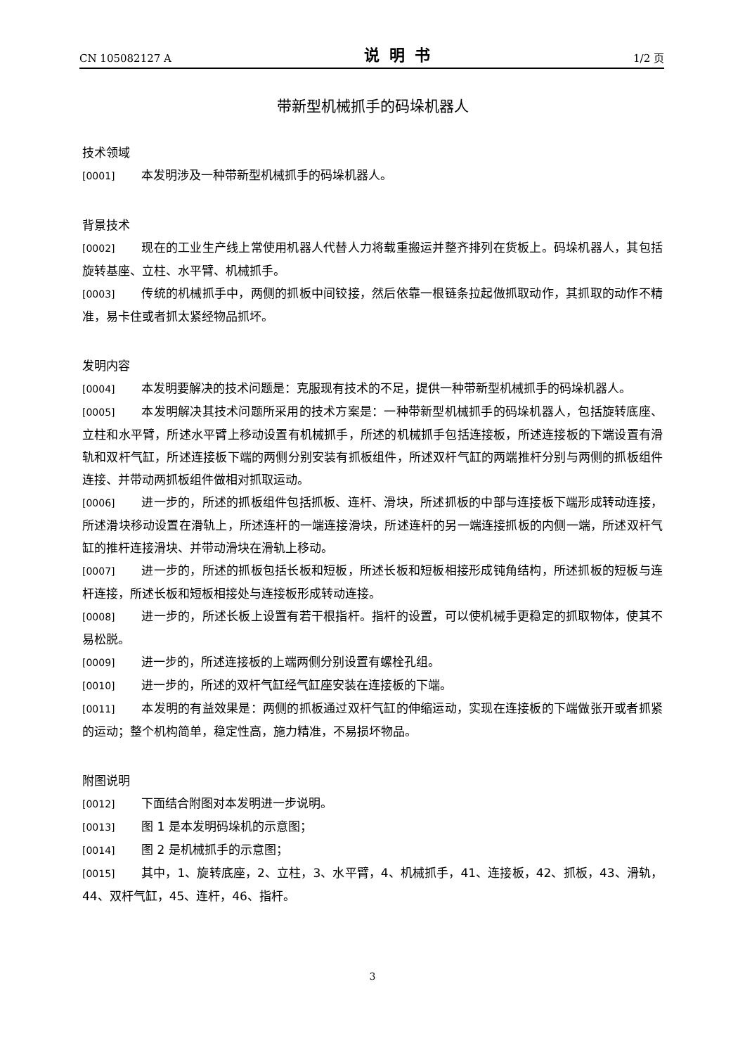CN 105082127 A 说明书 1/2 页
带新型机械抓手的码垛机器人
技术领域
[0001] 本发明涉及一种带新型机械抓手的码垛机器人。
背景技术
[0002] 现在的工业生产线上常使用机器人代替人力将载重搬运并整齐排列在货板上。码垛机器人，其包括旋转基座、立柱、水平臂、机械抓手。
[0003] 传统的机械抓手中，两侧的抓板中间铰接，然后依靠一根链条拉起做抓取动作，其抓取的动作不精准，易卡住或者抓太紧经物品抓坏。
发明内容
[0004] 本发明要解决的技术问题是：克服现有技术的不足，提供一种带新型机械抓手的码垛机器人。
[0005] 本发明解决其技术问题所采用的技术方案是：一种带新型机械抓手的码垛机器人，包括旋转底座、立柱和水平臂，所述水平臂上移动设置有机械抓手，所述的机械抓手包括连接板，所述连接板的下端设置有滑轨和双杆气缸，所述连接板下端的两侧分别安装有抓板组件，所述双杆气缸的两端推杆分别与两侧的抓板组件连接、并带动两抓板组件做相对抓取运动。
[0006] 进一步的，所述的抓板组件包括抓板、连杆、滑块，所述抓板的中部与连接板下端形成转动连接，所述滑块移动设置在滑轨上，所述连杆的一端连接滑块，所述连杆的另一端连接抓板的内侧一端，所述双杆气缸的推杆连接滑块、并带动滑块在滑轨上移动。
[0007] 进一步的，所述的抓板包括长板和短板，所述长板和短板相接形成钝角结构，所述抓板的短板与连杆连接，所述长板和短板相接处与连接板形成转动连接。
[0008] 进一步的，所述长板上设置有若干根指杆。指杆的设置，可以使机械手更稳定的抓取物体，使其不易松脱。
[0009] 进一步的，所述连接板的上端两侧分别设置有螺栓孔组。
[0010] 进一步的，所述的双杆气缸经气缸座安装在连接板的下端。
[0011] 本发明的有益效果是：两侧的抓板通过双杆气缸的伸缩运动，实现在连接板的下端做张开或者抓紧的运动；整个机构简单，稳定性高，施力精准，不易损坏物品。
附图说明
[0012] 下面结合附图对本发明进一步说明。
[0013] 图 1 是本发明码垛机的示意图；
[0014] 图 2 是机械抓手的示意图；
[0015] 其中，1、旋转底座，2、立柱，3、水平臂，4、机械抓手，41、连接板，42、抓板，43、滑轨，44、双杆气缸，45、连杆，46、指杆。
3